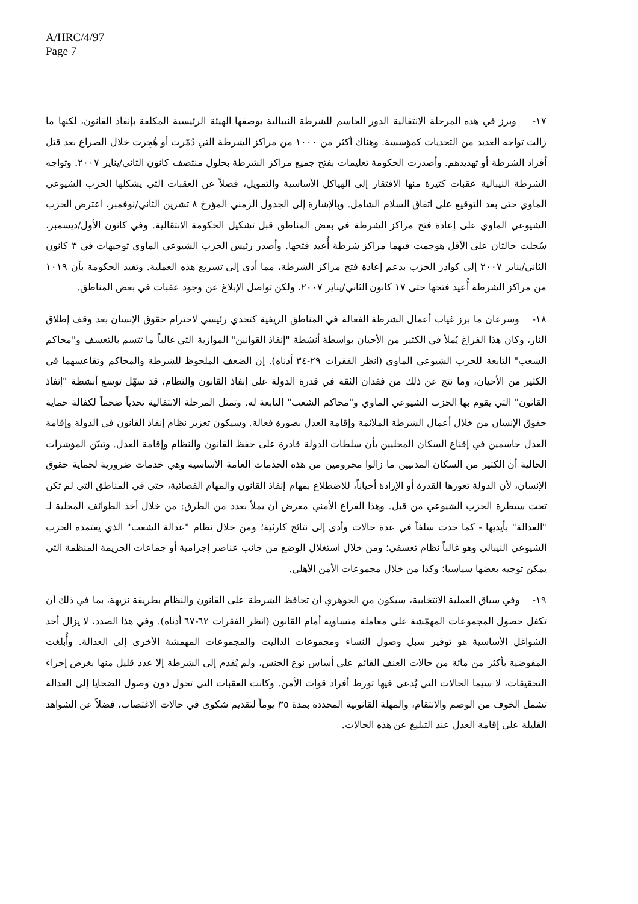A/HRC/4/97
Page 7
١٧- وبرز في هذه المرحلة الانتقالية الدور الحاسم للشرطة النيبالية بوصفها الهيئة الرئيسية المكلفة بإنفاذ القانون، لكنها ما زالت تواجه العديد من التحديات كمؤسسة. وهناك أكثر من ١٠٠٠ من مراكز الشرطة التي دُمّرت أو هُجِرت خلال الصراع بعد قتل أفراد الشرطة أو تهديدهم. وأصدرت الحكومة تعليمات بفتح جميع مراكز الشرطة بحلول منتصف كانون الثاني/يناير ٢٠٠٧. وتواجه الشرطة النيبالية عقبات كثيرة منها الافتقار إلى الهياكل الأساسية والتمويل، فضلاً عن العقبات التي يشكلها الحزب الشيوعي الماوي حتى بعد التوقيع على اتفاق السلام الشامل. وبالإشارة إلى الجدول الزمني المؤرخ ٨ تشرين الثاني/نوفمبر، اعترض الحزب الشيوعي الماوي على إعادة فتح مراكز الشرطة في بعض المناطق قبل تشكيل الحكومة الانتقالية. وفي كانون الأول/ديسمبر، سُجلت حالتان على الأقل هوجمت فيهما مراكز شرطة أُعيد فتحها. وأصدر رئيس الحزب الشيوعي الماوي توجيهات في ٣ كانون الثاني/يناير ٢٠٠٧ إلى كوادر الحزب بدعم إعادة فتح مراكز الشرطة، مما أدى إلى تسريع هذه العملية. وتفيد الحكومة بأن ١٠١٩ من مراكز الشرطة أُعيد فتحها حتى ١٧ كانون الثاني/يناير ٢٠٠٧، ولكن تواصل الإبلاغ عن وجود عقبات في بعض المناطق.
١٨- وسرعان ما برز غياب أعمال الشرطة الفعالة في المناطق الريفية كتحدي رئيسي لاحترام حقوق الإنسان بعد وقف إطلاق النار، وكان هذا الفراغ يُملأ في الكثير من الأحيان بواسطة أنشطة "إنفاذ القوانين" الموازية التي غالباً ما تتسم بالتعسف و"محاكم الشعب" التابعة للحزب الشيوعي الماوي (انظر الفقرات ٢٩-٣٤ أدناه). إن الضعف الملحوظ للشرطة والمحاكم وتقاعسهما في الكثير من الأحيان، وما نتج عن ذلك من فقدان الثقة في قدرة الدولة على إنفاذ القانون والنظام، قد سهّل توسع أنشطة "إنفاذ القانون" التي يقوم بها الحزب الشيوعي الماوي و"محاكم الشعب" التابعة له. وتمثل المرحلة الانتقالية تحدياً ضخماً لكفالة حماية حقوق الإنسان من خلال أعمال الشرطة الملائمة وإقامة العدل بصورة فعالة. وسيكون تعزيز نظام إنفاذ القانون في الدولة وإقامة العدل حاسمين في إقناع السكان المحليين بأن سلطات الدولة قادرة على حفظ القانون والنظام وإقامة العدل. وتبيّن المؤشرات الحالية أن الكثير من السكان المدنيين ما زالوا محرومين من هذه الخدمات العامة الأساسية وهي خدمات ضرورية لحماية حقوق الإنسان، لأن الدولة تعوزها القدرة أو الإرادة أحياناً، للاضطلاع بمهام إنفاذ القانون والمهام القضائية، حتى في المناطق التي لم تكن تحت سيطرة الحزب الشيوعي من قبل. وهذا الفراغ الأمني معرض أن يملأ بعدد من الطرق: من خلال أخذ الطوائف المحلية لـ "العدالة" بأيديها - كما حدث سلفاً في عدة حالات وأدى إلى نتائج كارثية؛ ومن خلال نظام "عدالة الشعب" الذي يعتمده الحزب الشيوعي النيبالي وهو غالباً نظام تعسفي؛ ومن خلال استغلال الوضع من جانب عناصر إجرامية أو جماعات الجريمة المنظمة التي يمكن توجيه بعضها سياسيا؛ وكذا من خلال مجموعات الأمن الأهلي.
١٩- وفي سياق العملية الانتخابية، سيكون من الجوهري أن تحافظ الشرطة على القانون والنظام بطريقة نزيهة، بما في ذلك أن تكفل حصول المجموعات المهمّشة على معاملة متساوية أمام القانون (انظر الفقرات ٦٢-٦٧ أدناه). وفي هذا الصدد، لا يزال أحد الشواغل الأساسية هو توفير سبل وصول النساء ومجموعات الداليت والمجموعات المهمشة الأخرى إلى العدالة. وأُبلغت المفوضية بأكثر من مائة من حالات العنف القائم على أساس نوع الجنس، ولم يُقدم إلى الشرطة إلا عدد قليل منها بغرض إجراء التحقيقات، لا سيما الحالات التي يُدعى فيها تورط أفراد قوات الأمن. وكانت العقبات التي تحول دون وصول الضحايا إلى العدالة تشمل الخوف من الوصم والانتقام، والمهلة القانونية المحددة بمدة ٣٥ يوماً لتقديم شكوى في حالات الاغتصاب، فضلاً عن الشواهد القليلة على إقامة العدل عند التبليغ عن هذه الحالات.